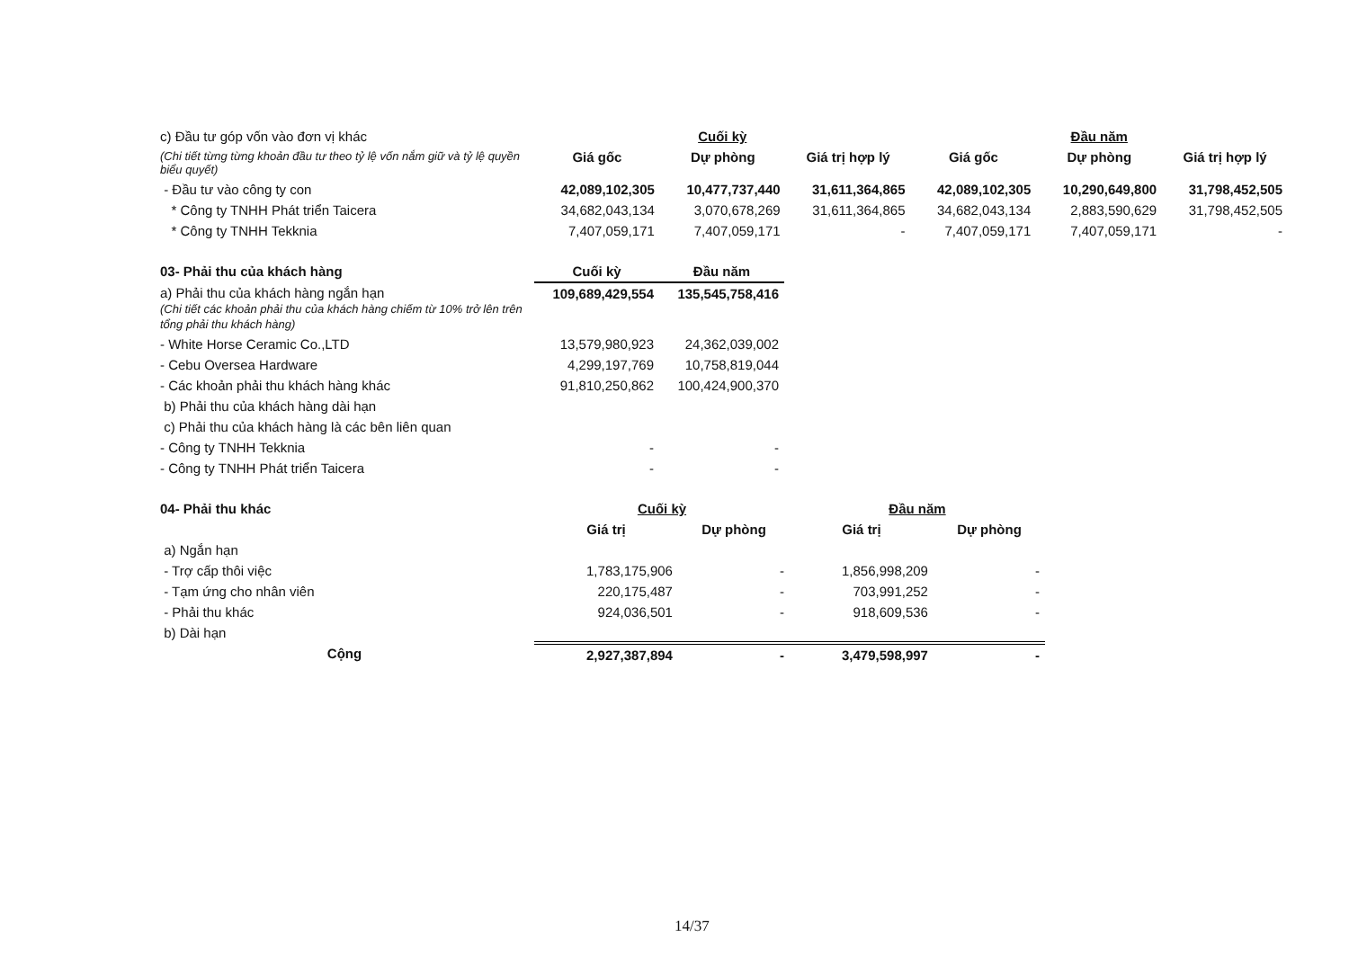| c) Đầu tư góp vốn vào đơn vị khác | Cuối kỳ | | | Đầu năm | | |
| (Chi tiết từng từng khoản đầu tư theo tỷ lệ vốn nắm giữ và tỷ lệ quyền biểu quyết) | Giá gốc | Dự phòng | Giá trị hợp lý | Giá gốc | Dự phòng | Giá trị hợp lý |
| - Đầu tư vào công ty con | 42,089,102,305 | 10,477,737,440 | 31,611,364,865 | 42,089,102,305 | 10,290,649,800 | 31,798,452,505 |
| * Công ty TNHH Phát triển Taicera | 34,682,043,134 | 3,070,678,269 | 31,611,364,865 | 34,682,043,134 | 2,883,590,629 | 31,798,452,505 |
| * Công ty TNHH Tekknia | 7,407,059,171 | 7,407,059,171 | - | 7,407,059,171 | 7,407,059,171 | - |
| 03- Phải thu của khách hàng | Cuối kỳ | Đầu năm |
| a) Phải thu của khách hàng ngắn hạn (Chi tiết các khoản phải thu của khách hàng chiếm từ 10% trở lên trên tổng phải thu khách hàng) | 109,689,429,554 | 135,545,758,416 |
| - White Horse Ceramic Co.,LTD | 13,579,980,923 | 24,362,039,002 |
| - Cebu Oversea Hardware | 4,299,197,769 | 10,758,819,044 |
| - Các khoản phải thu khách hàng khác | 91,810,250,862 | 100,424,900,370 |
| b) Phải thu của khách hàng dài hạn | | |
| c) Phải thu của khách hàng là các bên liên quan | | |
| - Công ty TNHH Tekknia | - | - |
| - Công ty TNHH Phát triển Taicera | - | - |
| 04- Phải thu khác | Cuối kỳ | | Đầu năm | |
| | Giá trị | Dự phòng | Giá trị | Dự phòng |
| a) Ngắn hạn | | | | |
| - Trợ cấp thôi việc | 1,783,175,906 | - | 1,856,998,209 | - |
| - Tạm ứng cho nhân viên | 220,175,487 | - | 703,991,252 | - |
| - Phải thu khác | 924,036,501 | - | 918,609,536 | - |
| b) Dài hạn | | | | |
| Cộng | 2,927,387,894 | - | 3,479,598,997 | - |
14/37